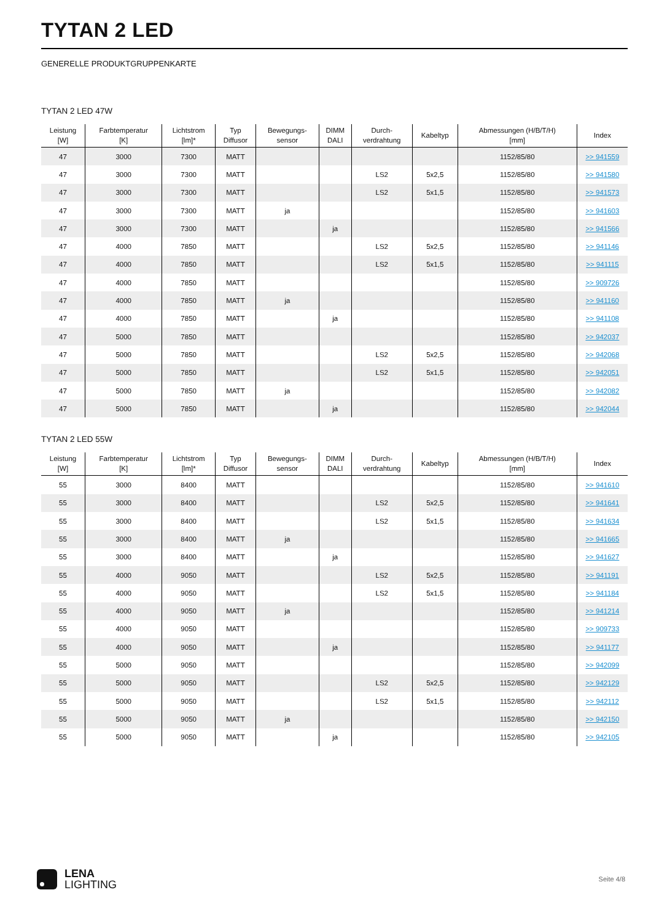TYTAN 2 LED
GENERELLE PRODUKTGRUPPENKARTE
TYTAN 2 LED 47W
| Leistung [W] | Farbtemperatur [K] | Lichtstrom [lm]* | Typ Diffusor | Bewegungs- sensor | DIMM DALI | Durch- verdrahtung | Kabeltyp | Abmessungen (H/B/T/H) [mm] | Index |
| --- | --- | --- | --- | --- | --- | --- | --- | --- | --- |
| 47 | 3000 | 7300 | MATT | | | | | 1152/85/80 | >> 941559 |
| 47 | 3000 | 7300 | MATT | | | LS2 | 5x2,5 | 1152/85/80 | >> 941580 |
| 47 | 3000 | 7300 | MATT | | | LS2 | 5x1,5 | 1152/85/80 | >> 941573 |
| 47 | 3000 | 7300 | MATT | ja | | | | 1152/85/80 | >> 941603 |
| 47 | 3000 | 7300 | MATT | | ja | | | 1152/85/80 | >> 941566 |
| 47 | 4000 | 7850 | MATT | | | LS2 | 5x2,5 | 1152/85/80 | >> 941146 |
| 47 | 4000 | 7850 | MATT | | | LS2 | 5x1,5 | 1152/85/80 | >> 941115 |
| 47 | 4000 | 7850 | MATT | | | | | 1152/85/80 | >> 909726 |
| 47 | 4000 | 7850 | MATT | ja | | | | 1152/85/80 | >> 941160 |
| 47 | 4000 | 7850 | MATT | | ja | | | 1152/85/80 | >> 941108 |
| 47 | 5000 | 7850 | MATT | | | | | 1152/85/80 | >> 942037 |
| 47 | 5000 | 7850 | MATT | | | LS2 | 5x2,5 | 1152/85/80 | >> 942068 |
| 47 | 5000 | 7850 | MATT | | | LS2 | 5x1,5 | 1152/85/80 | >> 942051 |
| 47 | 5000 | 7850 | MATT | ja | | | | 1152/85/80 | >> 942082 |
| 47 | 5000 | 7850 | MATT | | ja | | | 1152/85/80 | >> 942044 |
TYTAN 2 LED 55W
| Leistung [W] | Farbtemperatur [K] | Lichtstrom [lm]* | Typ Diffusor | Bewegungs- sensor | DIMM DALI | Durch- verdrahtung | Kabeltyp | Abmessungen (H/B/T/H) [mm] | Index |
| --- | --- | --- | --- | --- | --- | --- | --- | --- | --- |
| 55 | 3000 | 8400 | MATT | | | | | 1152/85/80 | >> 941610 |
| 55 | 3000 | 8400 | MATT | | | LS2 | 5x2,5 | 1152/85/80 | >> 941641 |
| 55 | 3000 | 8400 | MATT | | | LS2 | 5x1,5 | 1152/85/80 | >> 941634 |
| 55 | 3000 | 8400 | MATT | ja | | | | 1152/85/80 | >> 941665 |
| 55 | 3000 | 8400 | MATT | | ja | | | 1152/85/80 | >> 941627 |
| 55 | 4000 | 9050 | MATT | | | LS2 | 5x2,5 | 1152/85/80 | >> 941191 |
| 55 | 4000 | 9050 | MATT | | | LS2 | 5x1,5 | 1152/85/80 | >> 941184 |
| 55 | 4000 | 9050 | MATT | ja | | | | 1152/85/80 | >> 941214 |
| 55 | 4000 | 9050 | MATT | | | | | 1152/85/80 | >> 909733 |
| 55 | 4000 | 9050 | MATT | | ja | | | 1152/85/80 | >> 941177 |
| 55 | 5000 | 9050 | MATT | | | | | 1152/85/80 | >> 942099 |
| 55 | 5000 | 9050 | MATT | | | LS2 | 5x2,5 | 1152/85/80 | >> 942129 |
| 55 | 5000 | 9050 | MATT | | | LS2 | 5x1,5 | 1152/85/80 | >> 942112 |
| 55 | 5000 | 9050 | MATT | ja | | | | 1152/85/80 | >> 942150 |
| 55 | 5000 | 9050 | MATT | | ja | | | 1152/85/80 | >> 942105 |
LENA
LIGHTING
Seite 4/8